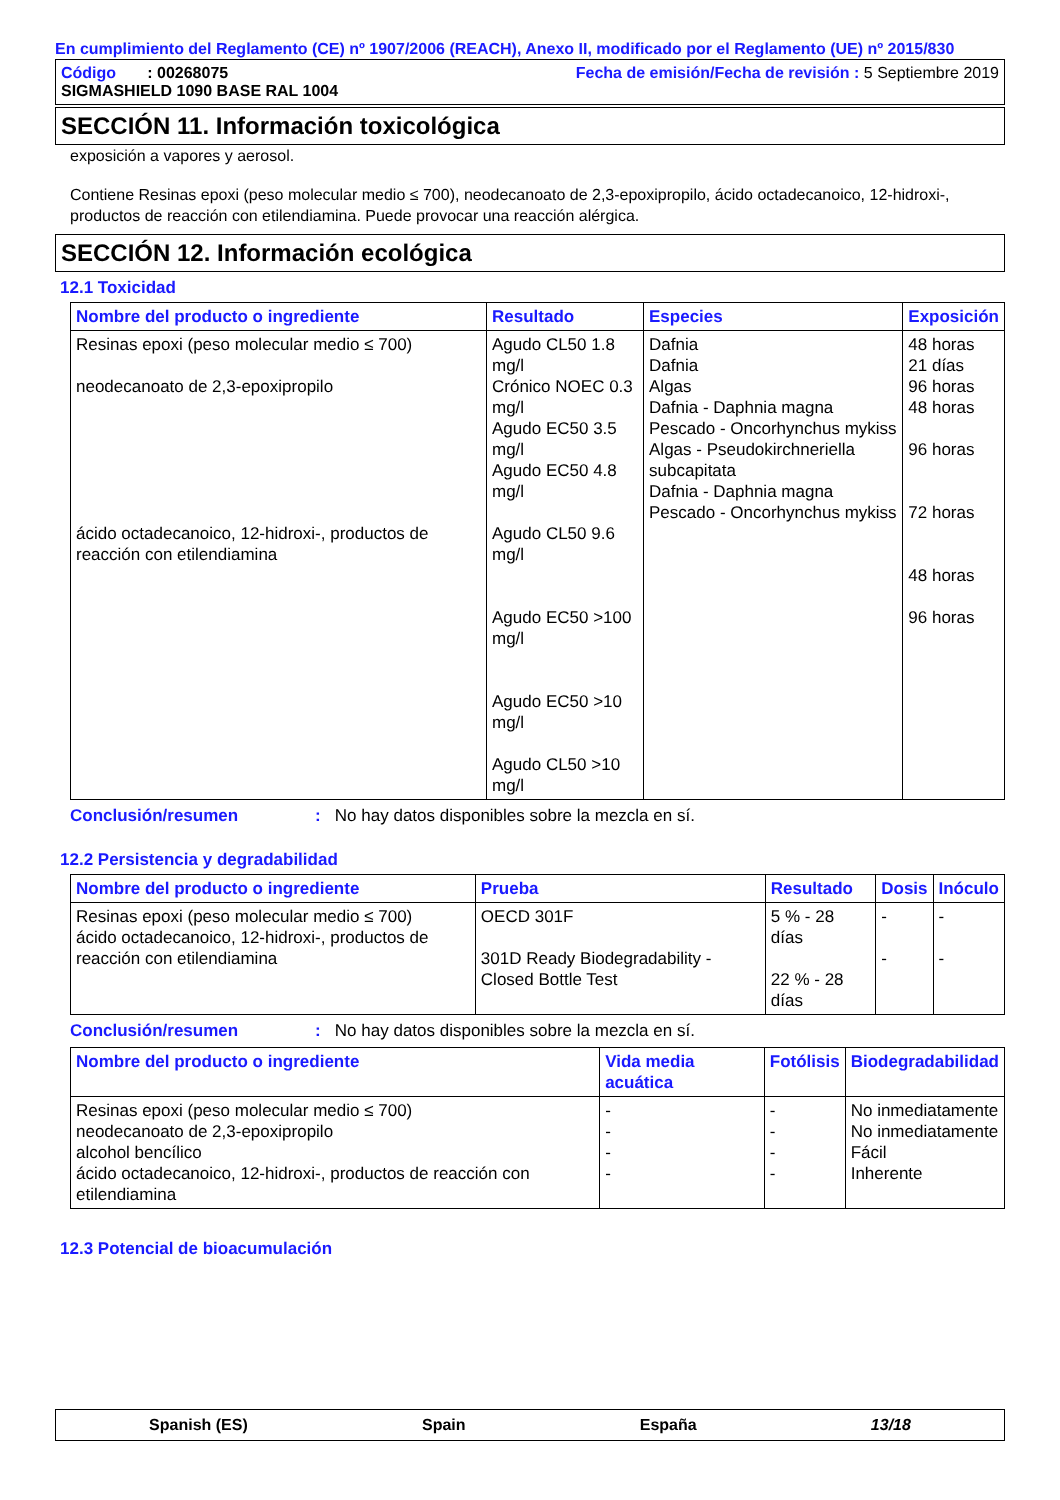En cumplimiento del Reglamento (CE) nº 1907/2006 (REACH), Anexo II, modificado por el Reglamento (UE) nº 2015/830
Código : 00268075 Fecha de emisión/Fecha de revisión : 5 Septiembre 2019
SIGMASHIELD 1090 BASE RAL 1004
SECCIÓN 11. Información toxicológica
exposición a vapores y aerosol.
Contiene Resinas epoxi (peso molecular medio ≤ 700), neodecanoato de 2,3-epoxipropilo, ácido octadecanoico, 12-hidroxi-, productos de reacción con etilendiamina. Puede provocar una reacción alérgica.
SECCIÓN 12. Información ecológica
12.1 Toxicidad
| Nombre del producto o ingrediente | Resultado | Especies | Exposición |
| --- | --- | --- | --- |
| Resinas epoxi (peso molecular medio ≤ 700) neodecanoato de 2,3-epoxipropilo ácido octadecanoico, 12-hidroxi-, productos de reacción con etilendiamina | Agudo CL50 1.8 mg/l Crónico NOEC 0.3 mg/l Agudo EC50 3.5 mg/l Agudo EC50 4.8 mg/l Agudo CL50 9.6 mg/l Agudo EC50 >100 mg/l Agudo EC50 >10 mg/l Agudo CL50 >10 mg/l | Dafnia Dafnia Algas Dafnia - Daphnia magna Pescado - Oncorhynchus mykiss Algas - Pseudokirchneriella subcapitata Dafnia - Daphnia magna Pescado - Oncorhynchus mykiss | 48 horas 21 días 96 horas 48 horas 96 horas 72 horas 48 horas 96 horas |
Conclusión/resumen: No hay datos disponibles sobre la mezcla en sí.
12.2 Persistencia y degradabilidad
| Nombre del producto o ingrediente | Prueba | Resultado | Dosis | Inóculo |
| --- | --- | --- | --- | --- |
| Resinas epoxi (peso molecular medio ≤ 700) ácido octadecanoico, 12-hidroxi-, productos de reacción con etilendiamina | OECD 301F 301D Ready Biodegradability - Closed Bottle Test | 5 % - 28 días 22 % - 28 días | - - | - - |
Conclusión/resumen: No hay datos disponibles sobre la mezcla en sí.
| Nombre del producto o ingrediente | Vida media acuática | Fotólisis | Biodegradabilidad |
| --- | --- | --- | --- |
| Resinas epoxi (peso molecular medio ≤ 700) neodecanoato de 2,3-epoxipropilo alcohol bencílico ácido octadecanoico, 12-hidroxi-, productos de reacción con etilendiamina | - - - - | - - - - | No inmediatamente No inmediatamente Fácil Inherente |
12.3 Potencial de bioacumulación
Spanish (ES) Spain España 13/18